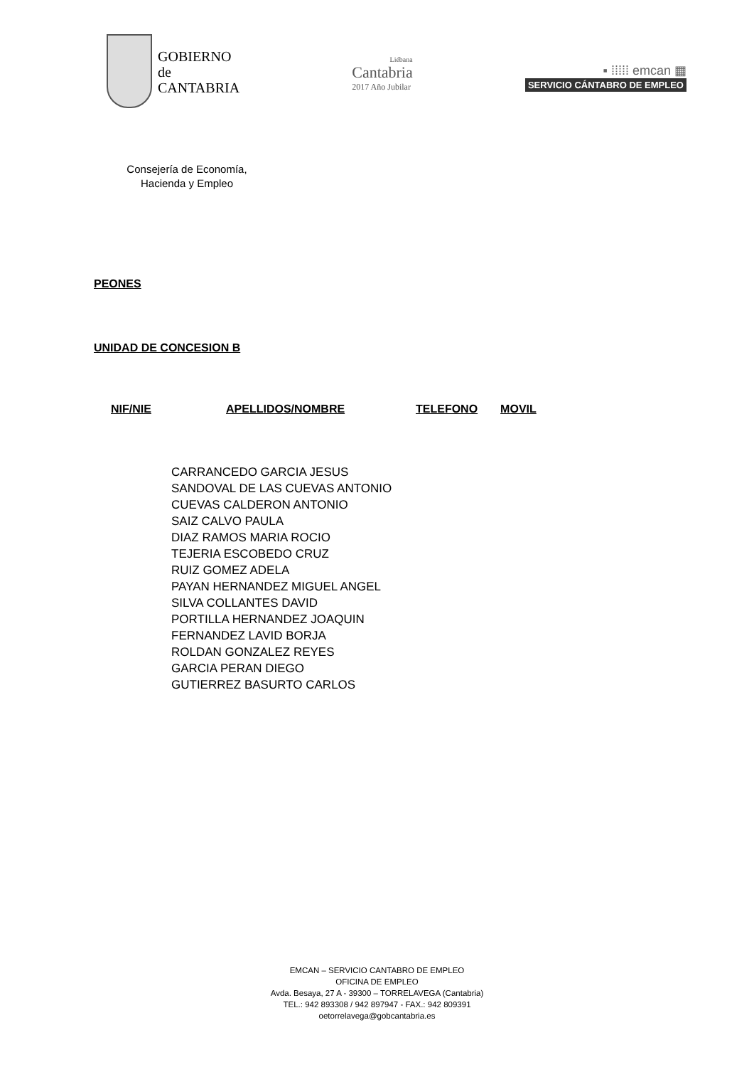GOBIERNO
de
CANTABRIA
Liébana
Cantabria
2017 Año Jubilar
▪ ⁞⁞⁞⁞⁞ emcan ▦
SERVICIO CÁNTABRO DE EMPLEO
Consejería de Economía,
Hacienda y Empleo
PEONES
UNIDAD DE CONCESION B
| NIF/NIE | APELLIDOS/NOMBRE | TELEFONO | MOVIL |
| --- | --- | --- | --- |
CARRANCEDO GARCIA JESUS
SANDOVAL DE LAS CUEVAS ANTONIO
CUEVAS CALDERON ANTONIO
SAIZ CALVO PAULA
DIAZ RAMOS MARIA ROCIO
TEJERIA ESCOBEDO CRUZ
RUIZ GOMEZ ADELA
PAYAN HERNANDEZ MIGUEL ANGEL
SILVA COLLANTES DAVID
PORTILLA HERNANDEZ JOAQUIN
FERNANDEZ LAVID BORJA
ROLDAN GONZALEZ REYES
GARCIA PERAN DIEGO
GUTIERREZ BASURTO CARLOS
EMCAN – SERVICIO CANTABRO DE EMPLEO
OFICINA DE EMPLEO
Avda. Besaya, 27 A - 39300 – TORRELAVEGA (Cantabria)
TEL.: 942 893308 / 942 897947 - FAX.: 942 809391
oetorrelavega@gobcantabria.es